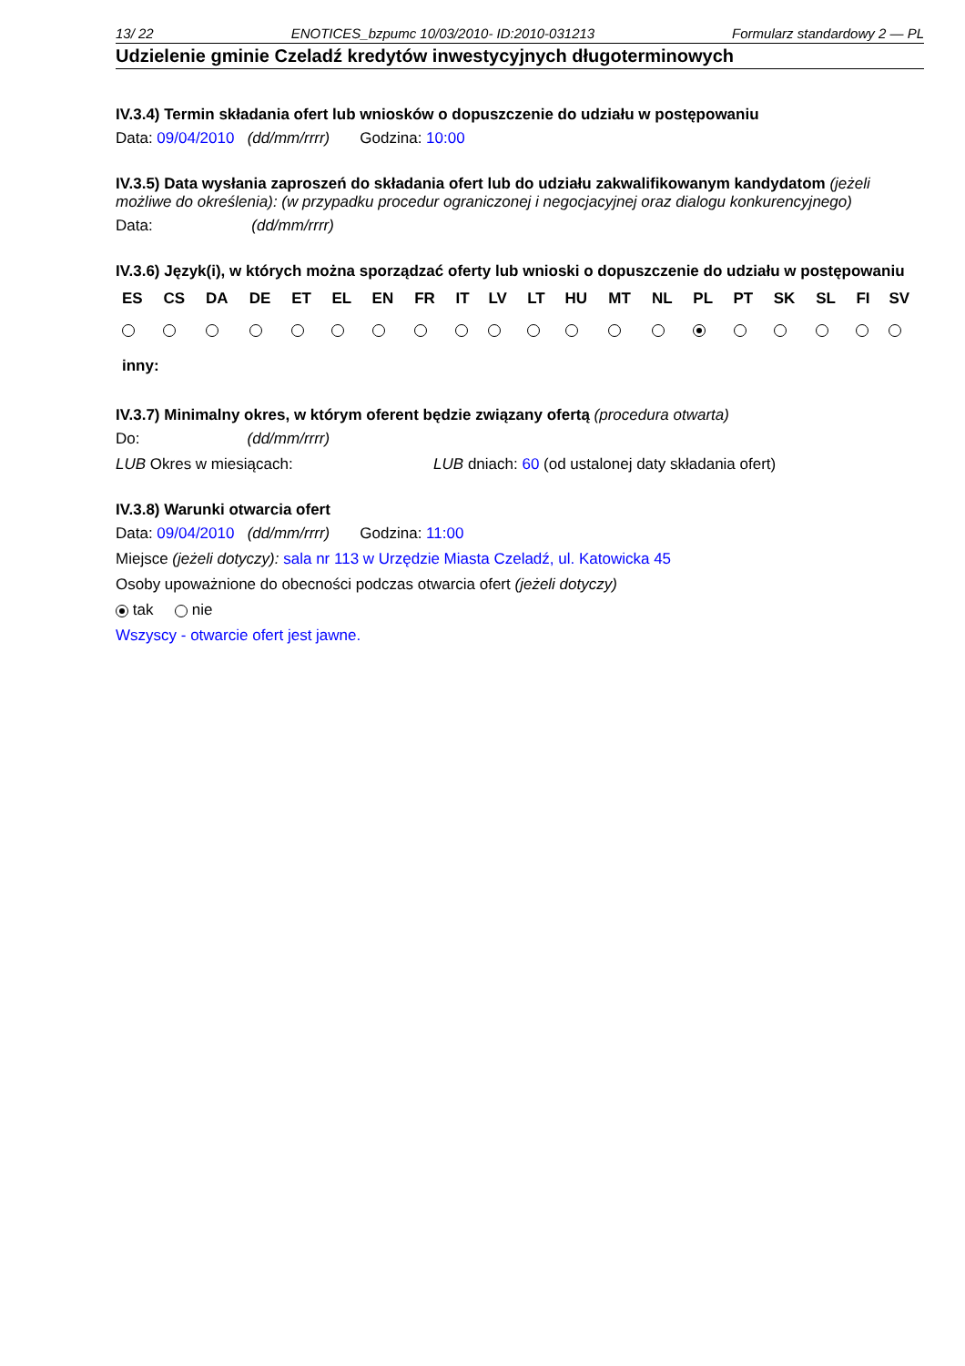13/ 22 ENOTICES_bzpumc 10/03/2010- ID:2010-031213 Formularz standardowy 2 — PL
Udzielenie gminie Czeladź kredytów inwestycyjnych długoterminowych
IV.3.4) Termin składania ofert lub wniosków o dopuszczenie do udziału w postępowaniu
Data: 09/04/2010 (dd/mm/rrrr) Godzina: 10:00
IV.3.5) Data wysłania zaproszeń do składania ofert lub do udziału zakwalifikowanym kandydatom (jeżeli możliwe do określenia): (w przypadku procedur ograniczonej i negocjacyjnej oraz dialogu konkurencyjnego)
Data: (dd/mm/rrrr)
IV.3.6) Język(i), w których można sporządzać oferty lub wnioski o dopuszczenie do udziału w postępowaniu
| ES | CS | DA | DE | ET | EL | EN | FR | IT | LV | LT | HU | MT | NL | PL | PT | SK | SL | FI | SV |
| --- | --- | --- | --- | --- | --- | --- | --- | --- | --- | --- | --- | --- | --- | --- | --- | --- | --- | --- | --- |
| inny: | | | | | | | | | | | | | | | | | | | |
IV.3.7) Minimalny okres, w którym oferent będzie związany ofertą (procedura otwarta)
Do: (dd/mm/rrrr)
LUB Okres w miesiącach: LUB dniach: 60 (od ustalonej daty składania ofert)
IV.3.8) Warunki otwarcia ofert
Data: 09/04/2010 (dd/mm/rrrr) Godzina: 11:00
Miejsce (jeżeli dotyczy): sala nr 113 w Urzędzie Miasta Czeladź, ul. Katowicka 45
Osoby upoważnione do obecności podczas otwarcia ofert (jeżeli dotyczy)
tak nie
Wszyscy - otwarcie ofert jest jawne.